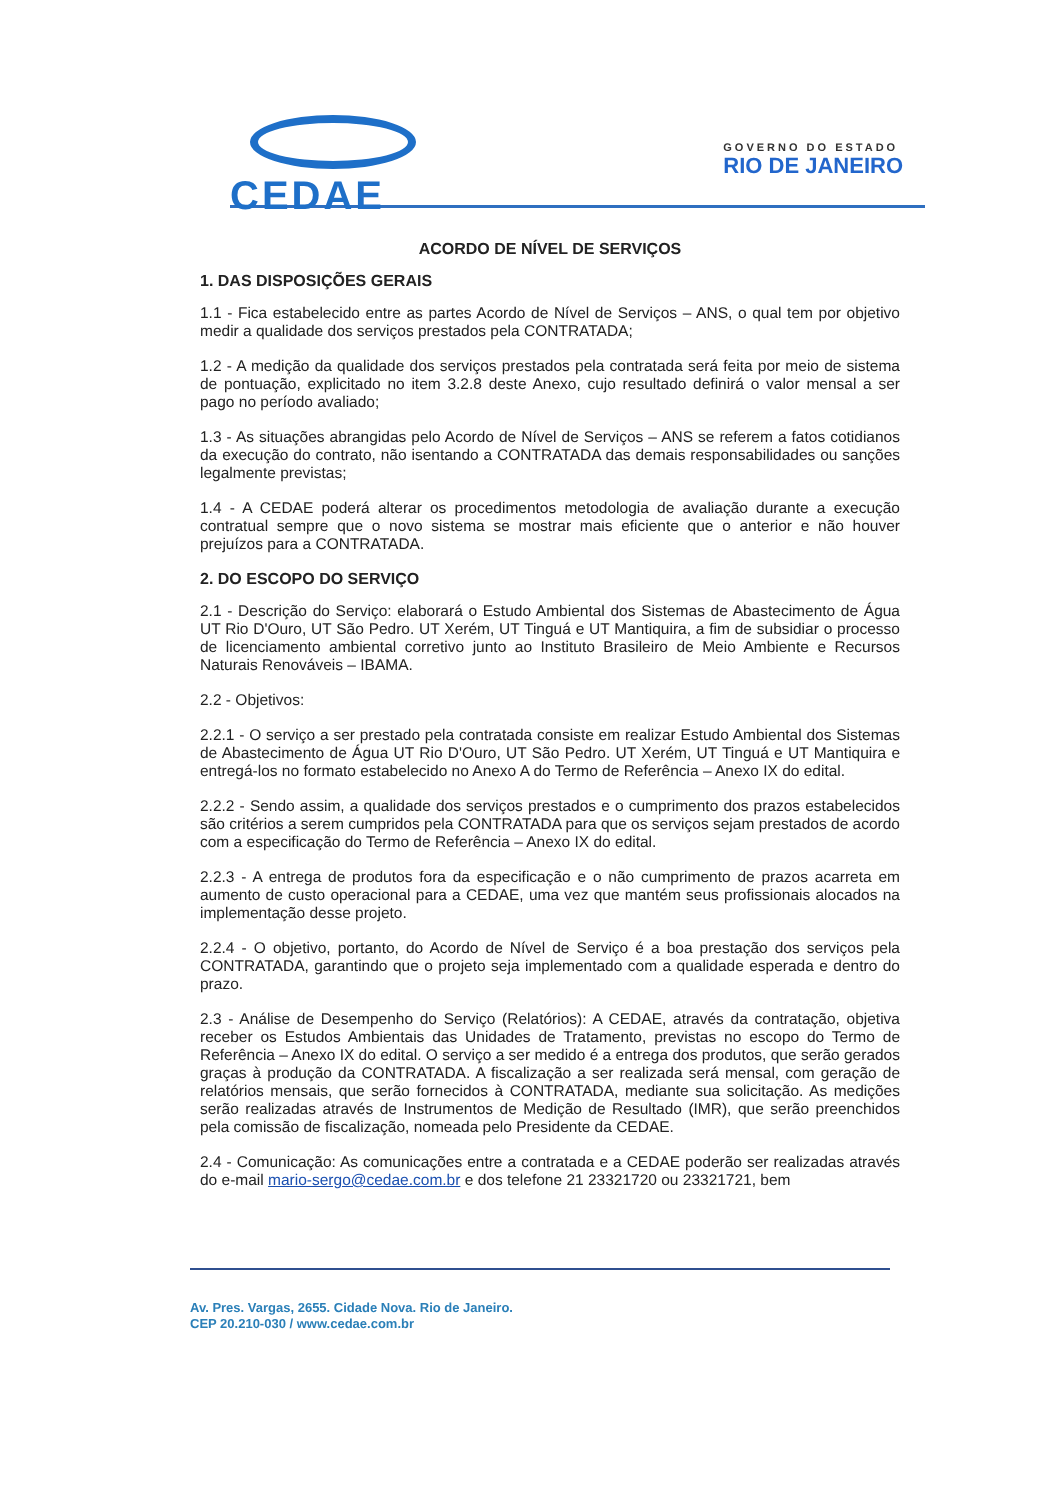CEDAE
GOVERNO DO ESTADO
RIO DE JANEIRO
ACORDO DE NÍVEL DE SERVIÇOS
1. DAS DISPOSIÇÕES GERAIS
1.1 - Fica estabelecido entre as partes Acordo de Nível de Serviços – ANS, o qual tem por objetivo medir a qualidade dos serviços prestados pela CONTRATADA;
1.2 - A medição da qualidade dos serviços prestados pela contratada será feita por meio de sistema de pontuação, explicitado no item 3.2.8 deste Anexo, cujo resultado definirá o valor mensal a ser pago no período avaliado;
1.3 - As situações abrangidas pelo Acordo de Nível de Serviços – ANS se referem a fatos cotidianos da execução do contrato, não isentando a CONTRATADA das demais responsabilidades ou sanções legalmente previstas;
1.4 - A CEDAE poderá alterar os procedimentos metodologia de avaliação durante a execução contratual sempre que o novo sistema se mostrar mais eficiente que o anterior e não houver prejuízos para a CONTRATADA.
2. DO ESCOPO DO SERVIÇO
2.1 - Descrição do Serviço: elaborará o Estudo Ambiental dos Sistemas de Abastecimento de Água UT Rio D'Ouro, UT São Pedro. UT Xerém, UT Tinguá e UT Mantiquira, a fim de subsidiar o processo de licenciamento ambiental corretivo junto ao Instituto Brasileiro de Meio Ambiente e Recursos Naturais Renováveis – IBAMA.
2.2 - Objetivos:
2.2.1 - O serviço a ser prestado pela contratada consiste em realizar Estudo Ambiental dos Sistemas de Abastecimento de Água UT Rio D'Ouro, UT São Pedro. UT Xerém, UT Tinguá e UT Mantiquira e entregá-los no formato estabelecido no Anexo A do Termo de Referência – Anexo IX do edital.
2.2.2 - Sendo assim, a qualidade dos serviços prestados e o cumprimento dos prazos estabelecidos são critérios a serem cumpridos pela CONTRATADA para que os serviços sejam prestados de acordo com a especificação do Termo de Referência – Anexo IX do edital.
2.2.3 - A entrega de produtos fora da especificação e o não cumprimento de prazos acarreta em aumento de custo operacional para a CEDAE, uma vez que mantém seus profissionais alocados na implementação desse projeto.
2.2.4 - O objetivo, portanto, do Acordo de Nível de Serviço é a boa prestação dos serviços pela CONTRATADA, garantindo que o projeto seja implementado com a qualidade esperada e dentro do prazo.
2.3 - Análise de Desempenho do Serviço (Relatórios): A CEDAE, através da contratação, objetiva receber os Estudos Ambientais das Unidades de Tratamento, previstas no escopo do Termo de Referência – Anexo IX do edital. O serviço a ser medido é a entrega dos produtos, que serão gerados graças à produção da CONTRATADA. A fiscalização a ser realizada será mensal, com geração de relatórios mensais, que serão fornecidos à CONTRATADA, mediante sua solicitação. As medições serão realizadas através de Instrumentos de Medição de Resultado (IMR), que serão preenchidos pela comissão de fiscalização, nomeada pelo Presidente da CEDAE.
2.4 - Comunicação: As comunicações entre a contratada e a CEDAE poderão ser realizadas através do e-mail mario-sergo@cedae.com.br e dos telefone 21 23321720 ou 23321721, bem
Av. Pres. Vargas, 2655. Cidade Nova. Rio de Janeiro.
CEP 20.210-030 / www.cedae.com.br